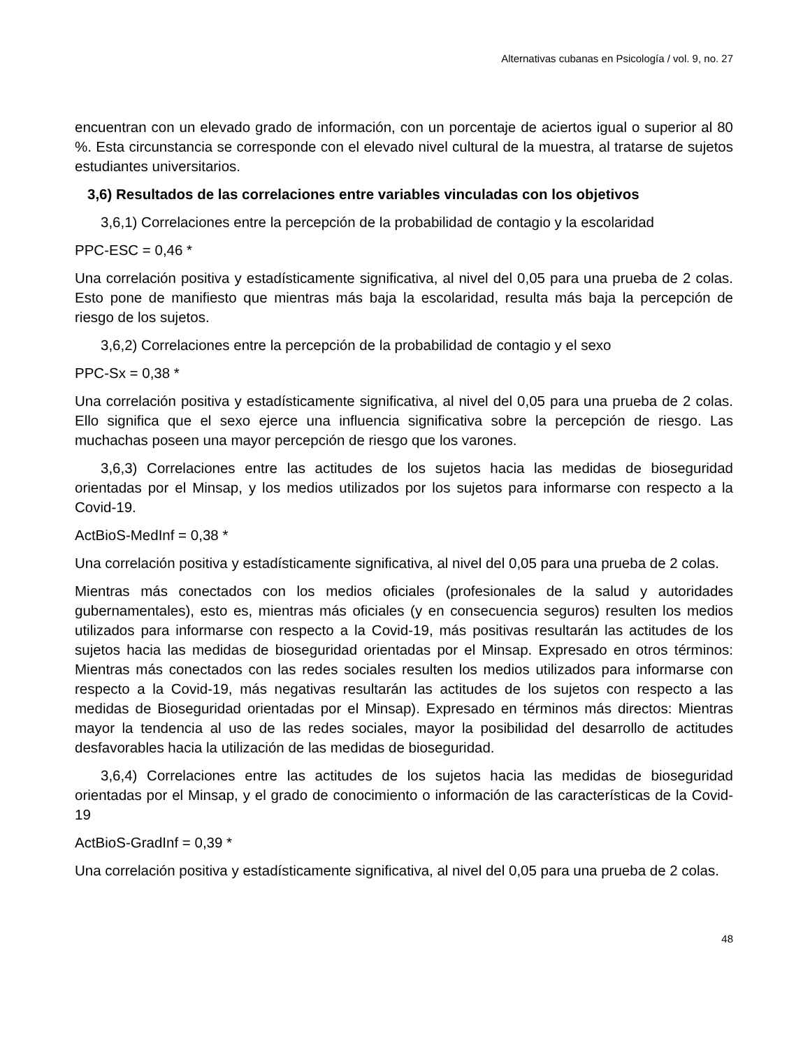Alternativas cubanas en Psicología / vol. 9, no. 27
encuentran con un elevado grado de información, con un porcentaje de aciertos igual o superior al 80 %. Esta circunstancia se corresponde con el elevado nivel cultural de la muestra, al tratarse de sujetos estudiantes universitarios.
3,6) Resultados de las correlaciones entre variables vinculadas con los objetivos
3,6,1) Correlaciones entre la percepción de la probabilidad de contagio y la escolaridad
PPC-ESC = 0,46 *
Una correlación positiva y estadísticamente significativa, al nivel del 0,05 para una prueba de 2 colas. Esto pone de manifiesto que mientras más baja la escolaridad, resulta más baja la percepción de riesgo de los sujetos.
3,6,2) Correlaciones entre la percepción de la probabilidad de contagio y el sexo
PPC-Sx = 0,38 *
Una correlación positiva y estadísticamente significativa, al nivel del 0,05 para una prueba de 2 colas. Ello significa que el sexo ejerce una influencia significativa sobre la percepción de riesgo. Las muchachas poseen una mayor percepción de riesgo que los varones.
3,6,3) Correlaciones entre las actitudes de los sujetos hacia las medidas de bioseguridad orientadas por el Minsap, y los medios utilizados por los sujetos para informarse con respecto a la Covid-19.
ActBioS-MedInf = 0,38 *
Una correlación positiva y estadísticamente significativa, al nivel del 0,05 para una prueba de 2 colas.
Mientras más conectados con los medios oficiales (profesionales de la salud y autoridades gubernamentales), esto es, mientras más oficiales (y en consecuencia seguros) resulten los medios utilizados para informarse con respecto a la Covid-19, más positivas resultarán las actitudes de los sujetos hacia las medidas de bioseguridad orientadas por el Minsap. Expresado en otros términos: Mientras más conectados con las redes sociales resulten los medios utilizados para informarse con respecto a la Covid-19, más negativas resultarán las actitudes de los sujetos con respecto a las medidas de Bioseguridad orientadas por el Minsap). Expresado en términos más directos: Mientras mayor la tendencia al uso de las redes sociales, mayor la posibilidad del desarrollo de actitudes desfavorables hacia la utilización de las medidas de bioseguridad.
3,6,4) Correlaciones entre las actitudes de los sujetos hacia las medidas de bioseguridad orientadas por el Minsap, y el grado de conocimiento o información de las características de la Covid-19
ActBioS-GradInf = 0,39 *
Una correlación positiva y estadísticamente significativa, al nivel del 0,05 para una prueba de 2 colas.
48